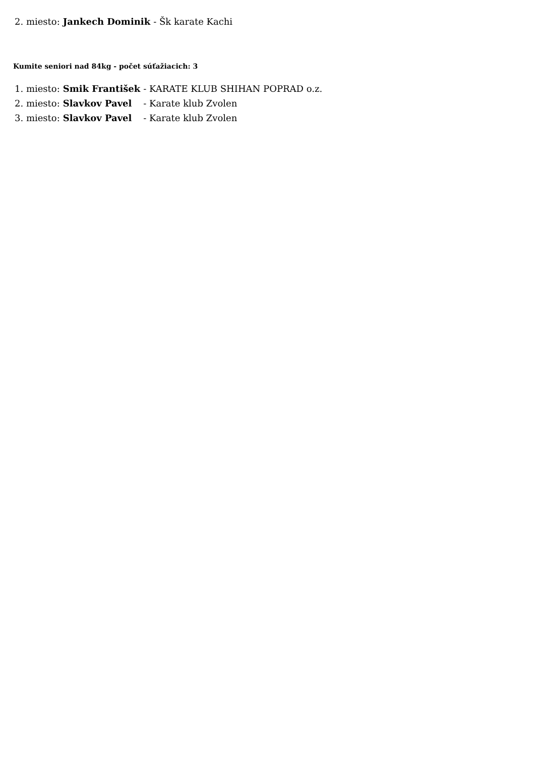| 2. miesto: | Jankech Dominik | - Šk karate Kachi |
Kumite seniori nad 84kg - počet súťažiacich: 3
| 1. miesto: | Smik František | - KARATE KLUB SHIHAN POPRAD o.z. |
| 2. miesto: | Slavkov Pavel | - Karate klub Zvolen |
| 3. miesto: | Slavkov Pavel | - Karate klub Zvolen |